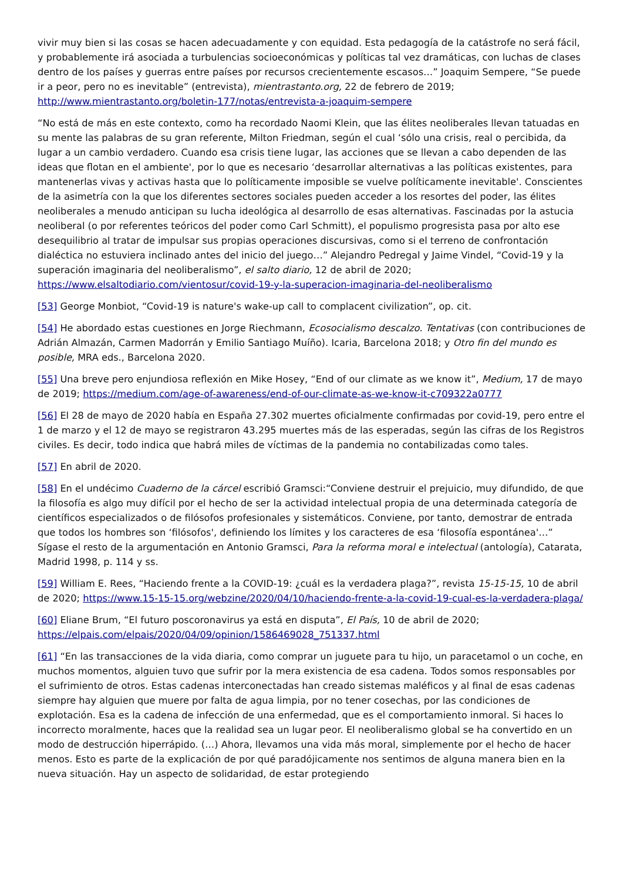vivir muy bien si las cosas se hacen adecuadamente y con equidad. Esta pedagogía de la catástrofe no será fácil, y probablemente irá asociada a turbulencias socioeconómicas y políticas tal vez dramáticas, con luchas de clases dentro de los países y guerras entre países por recursos crecientemente escasos…” Joaquim Sempere, “Se puede ir a peor, pero no es inevitable” (entrevista), mientrastanto.org, 22 de febrero de 2019; http://www.mientrastanto.org/boletin-177/notas/entrevista-a-joaquim-sempere
“No está de más en este contexto, como ha recordado Naomi Klein, que las élites neoliberales llevan tatuadas en su mente las palabras de su gran referente, Milton Friedman, según el cual ‘sólo una crisis, real o percibida, da lugar a un cambio verdadero. Cuando esa crisis tiene lugar, las acciones que se llevan a cabo dependen de las ideas que flotan en el ambiente', por lo que es necesario ‘desarrollar alternativas a las políticas existentes, para mantenerlas vivas y activas hasta que lo políticamente imposible se vuelve políticamente inevitable'. Conscientes de la asimetría con la que los diferentes sectores sociales pueden acceder a los resortes del poder, las élites neoliberales a menudo anticipan su lucha ideológica al desarrollo de esas alternativas. Fascinadas por la astucia neoliberal (o por referentes teóricos del poder como Carl Schmitt), el populismo progresista pasa por alto ese desequilibrio al tratar de impulsar sus propias operaciones discursivas, como si el terreno de confrontación dialéctica no estuviera inclinado antes del inicio del juego…” Alejandro Pedregal y Jaime Vindel, “Covid-19 y la superación imaginaria del neoliberalismo”, el salto diario, 12 de abril de 2020; https://www.elsaltodiario.com/vientosur/covid-19-y-la-superacion-imaginaria-del-neoliberalismo
[53] George Monbiot, “Covid-19 is nature's wake-up call to complacent civilization”, op. cit.
[54] He abordado estas cuestiones en Jorge Riechmann, Ecosocialismo descalzo. Tentativas (con contribuciones de Adrián Almazán, Carmen Madorrán y Emilio Santiago Muíño). Icaria, Barcelona 2018; y Otro fin del mundo es posible, MRA eds., Barcelona 2020.
[55] Una breve pero enjundiosa reflexión en Mike Hosey, “End of our climate as we know it”, Medium, 17 de mayo de 2019; https://medium.com/age-of-awareness/end-of-our-climate-as-we-know-it-c709322a0777
[56] El 28 de mayo de 2020 había en España 27.302 muertes oficialmente confirmadas por covid-19, pero entre el 1 de marzo y el 12 de mayo se registraron 43.295 muertes más de las esperadas, según las cifras de los Registros civiles. Es decir, todo indica que habrá miles de víctimas de la pandemia no contabilizadas como tales.
[57] En abril de 2020.
[58] En el undécimo Cuaderno de la cárcel escribió Gramsci:“Conviene destruir el prejuicio, muy difundido, de que la filosofía es algo muy difícil por el hecho de ser la actividad intelectual propia de una determinada categoría de científicos especializados o de filósofos profesionales y sistemáticos. Conviene, por tanto, demostrar de entrada que todos los hombres son ‘filósofos', definiendo los límites y los caracteres de esa ‘filosofía espontánea'…” Sígase el resto de la argumentación en Antonio Gramsci, Para la reforma moral e intelectual (antología), Catarata, Madrid 1998, p. 114 y ss.
[59] William E. Rees, “Haciendo frente a la COVID-19: ¿cuál es la verdadera plaga?”, revista 15-15-15, 10 de abril de 2020; https://www.15-15-15.org/webzine/2020/04/10/haciendo-frente-a-la-covid-19-cual-es-la-verdadera-plaga/
[60] Eliane Brum, “El futuro poscoronavirus ya está en disputa”, El País, 10 de abril de 2020; https://elpais.com/elpais/2020/04/09/opinion/1586469028_751337.html
[61] “En las transacciones de la vida diaria, como comprar un juguete para tu hijo, un paracetamol o un coche, en muchos momentos, alguien tuvo que sufrir por la mera existencia de esa cadena. Todos somos responsables por el sufrimiento de otros. Estas cadenas interconectadas han creado sistemas maléficos y al final de esas cadenas siempre hay alguien que muere por falta de agua limpia, por no tener cosechas, por las condiciones de explotación. Esa es la cadena de infección de una enfermedad, que es el comportamiento inmoral. Si haces lo incorrecto moralmente, haces que la realidad sea un lugar peor. El neoliberalismo global se ha convertido en un modo de destrucción hiperrápido. (…) Ahora, llevamos una vida más moral, simplemente por el hecho de hacer menos. Esto es parte de la explicación de por qué paradójicamente nos sentimos de alguna manera bien en la nueva situación. Hay un aspecto de solidaridad, de estar protegiendo